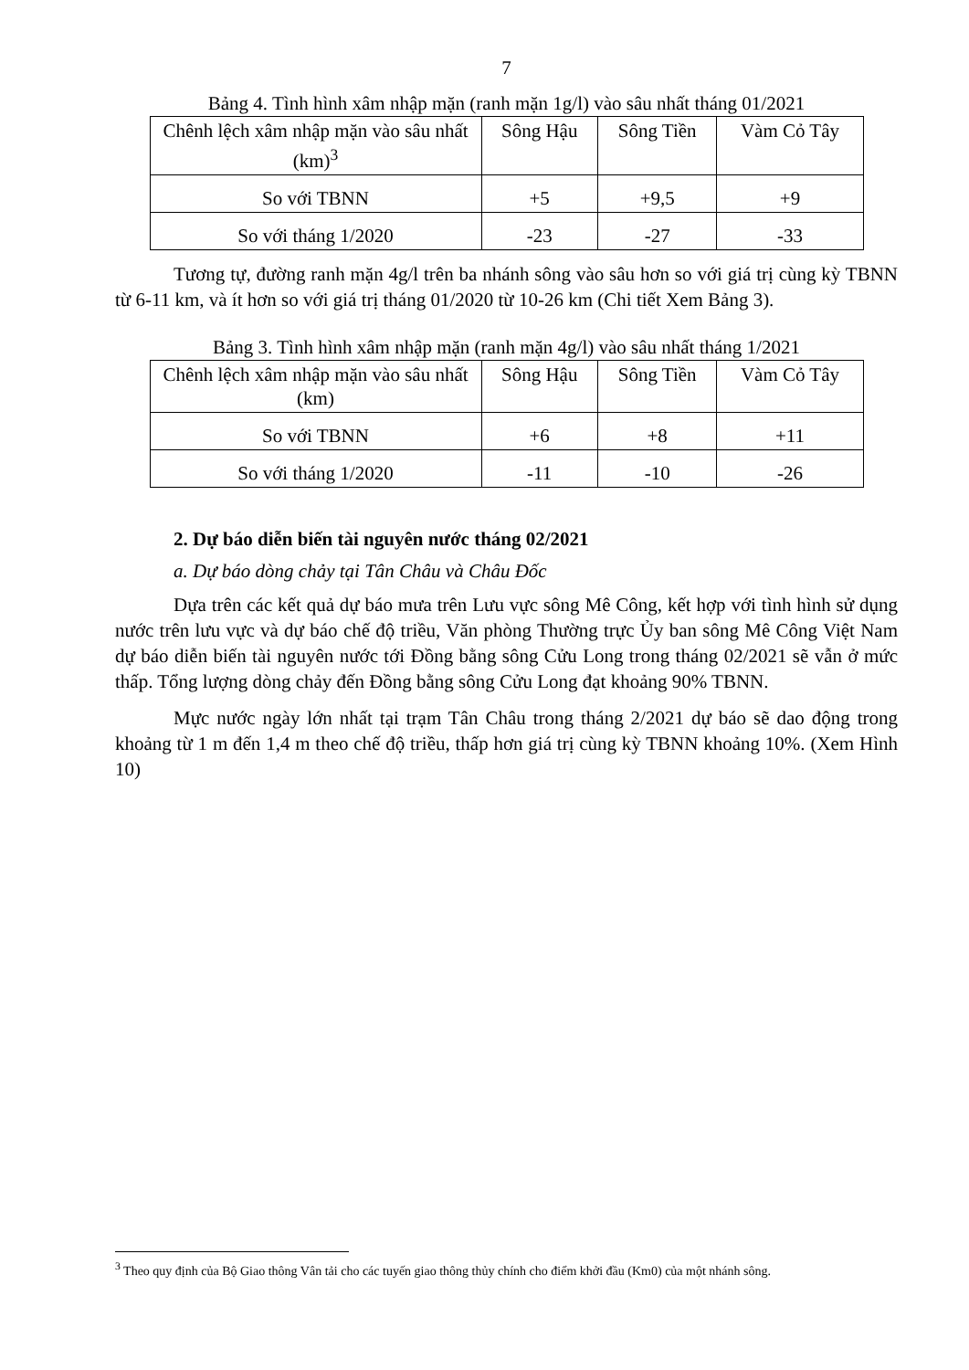7
Bảng 4. Tình hình xâm nhập mặn (ranh mặn 1g/l) vào sâu nhất tháng 01/2021
| Chênh lệch xâm nhập mặn vào sâu nhất (km)<sup>3</sup> | Sông Hậu | Sông Tiền | Vàm Cỏ Tây |
| So với TBNN | +5 | +9,5 | +9 |
| So với tháng 1/2020 | -23 | -27 | -33 |
Tương tự, đường ranh mặn 4g/l trên ba nhánh sông vào sâu hơn so với giá trị cùng kỳ TBNN từ 6-11 km, và ít hơn so với giá trị tháng 01/2020 từ 10-26 km (Chi tiết Xem Bảng 3).
Bảng 3. Tình hình xâm nhập mặn (ranh mặn 4g/l) vào sâu nhất tháng 1/2021
| Chênh lệch xâm nhập mặn vào sâu nhất (km) | Sông Hậu | Sông Tiền | Vàm Cỏ Tây |
| So với TBNN | +6 | +8 | +11 |
| So với tháng 1/2020 | -11 | -10 | -26 |
2. Dự báo diễn biến tài nguyên nước tháng 02/2021
a. Dự báo dòng chảy tại Tân Châu và Châu Đốc
Dựa trên các kết quả dự báo mưa trên Lưu vực sông Mê Công, kết hợp với tình hình sử dụng nước trên lưu vực và dự báo chế độ triều, Văn phòng Thường trực Ủy ban sông Mê Công Việt Nam dự báo diễn biến tài nguyên nước tới Đồng bằng sông Cửu Long trong tháng 02/2021 sẽ vẫn ở mức thấp. Tổng lượng dòng chảy đến Đồng bằng sông Cửu Long đạt khoảng 90% TBNN.
Mực nước ngày lớn nhất tại trạm Tân Châu trong tháng 2/2021 dự báo sẽ dao động trong khoảng từ 1 m đến 1,4 m theo chế độ triều, thấp hơn giá trị cùng kỳ TBNN khoảng 10%. (Xem Hình 10)
<sup>3</sup> Theo quy định của Bộ Giao thông Vân tải cho các tuyến giao thông thủy chính cho điểm khởi đầu (Km0) của một nhánh sông.